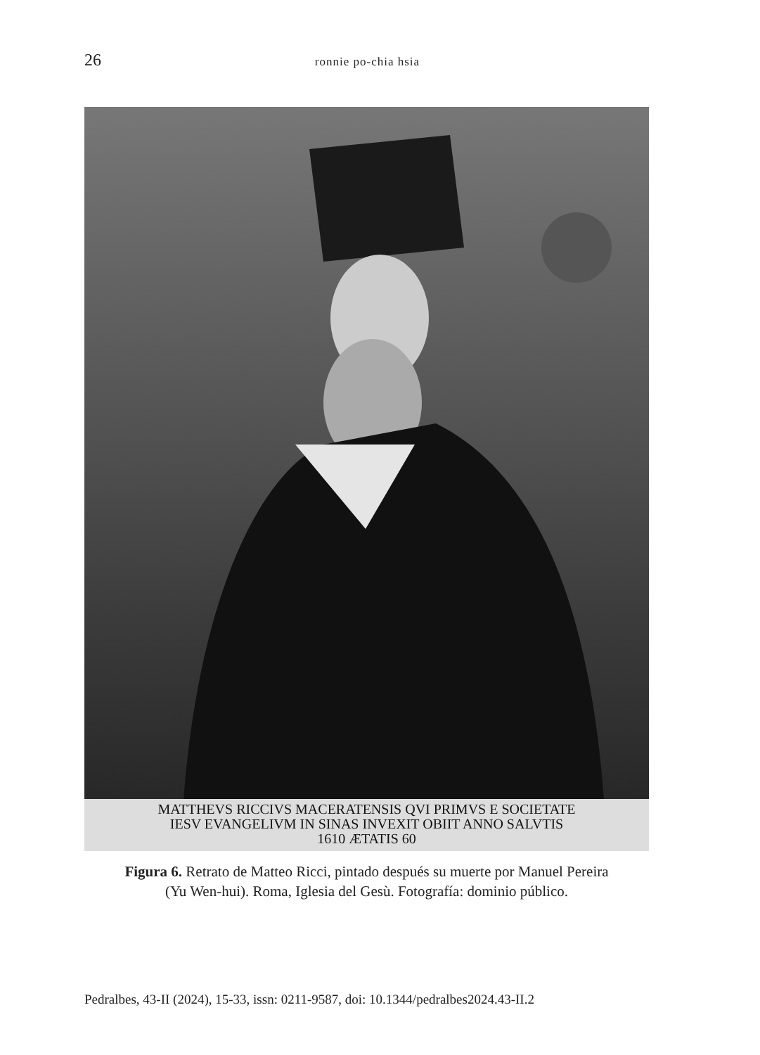26
ronnie po-chia hsia
MATTHEVS RICCIVS MACERATENSIS QVI PRIMVS E SOCIETATE
IESV EVANGELIVM IN SINAS INVEXIT OBIIT ANNO SALVTIS
1610 ÆTATIS 60
Figura 6. Retrato de Matteo Ricci, pintado después su muerte por Manuel Pereira
(Yu Wen-hui). Roma, Iglesia del Gesù. Fotografía: dominio público.
Pedralbes, 43-II (2024), 15-33, issn: 0211-9587, doi: 10.1344/pedralbes2024.43-II.2